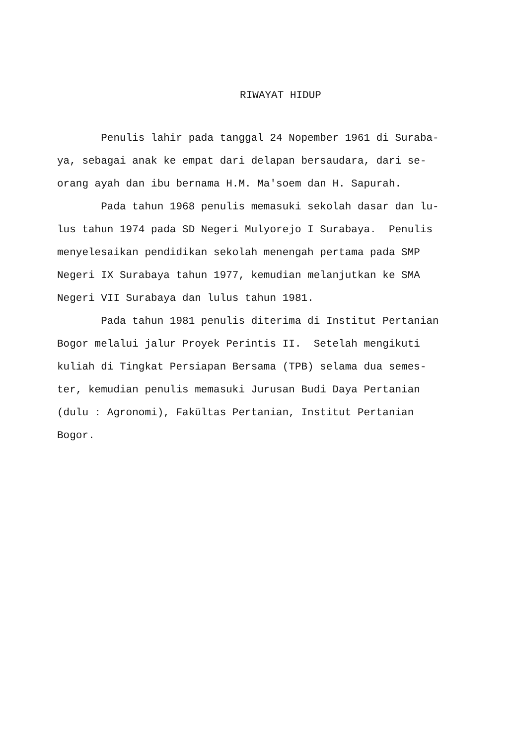RIWAYAT HIDUP
Penulis lahir pada tanggal 24 Nopember 1961 di Suraba-
ya, sebagai anak ke empat dari delapan bersaudara, dari se-
orang ayah dan ibu bernama H.M. Ma'soem dan H. Sapurah.
Pada tahun 1968 penulis memasuki sekolah dasar dan lu-
lus tahun 1974 pada SD Negeri Mulyorejo I Surabaya. Penulis
menyelesaikan pendidikan sekolah menengah pertama pada SMP
Negeri IX Surabaya tahun 1977, kemudian melanjutkan ke SMA
Negeri VII Surabaya dan lulus tahun 1981.
Pada tahun 1981 penulis diterima di Institut Pertanian
Bogor melalui jalur Proyek Perintis II. Setelah mengikuti
kuliah di Tingkat Persiapan Bersama (TPB) selama dua semes-
ter, kemudian penulis memasuki Jurusan Budi Daya Pertanian
(dulu : Agronomi), Fakültas Pertanian, Institut Pertanian
Bogor.